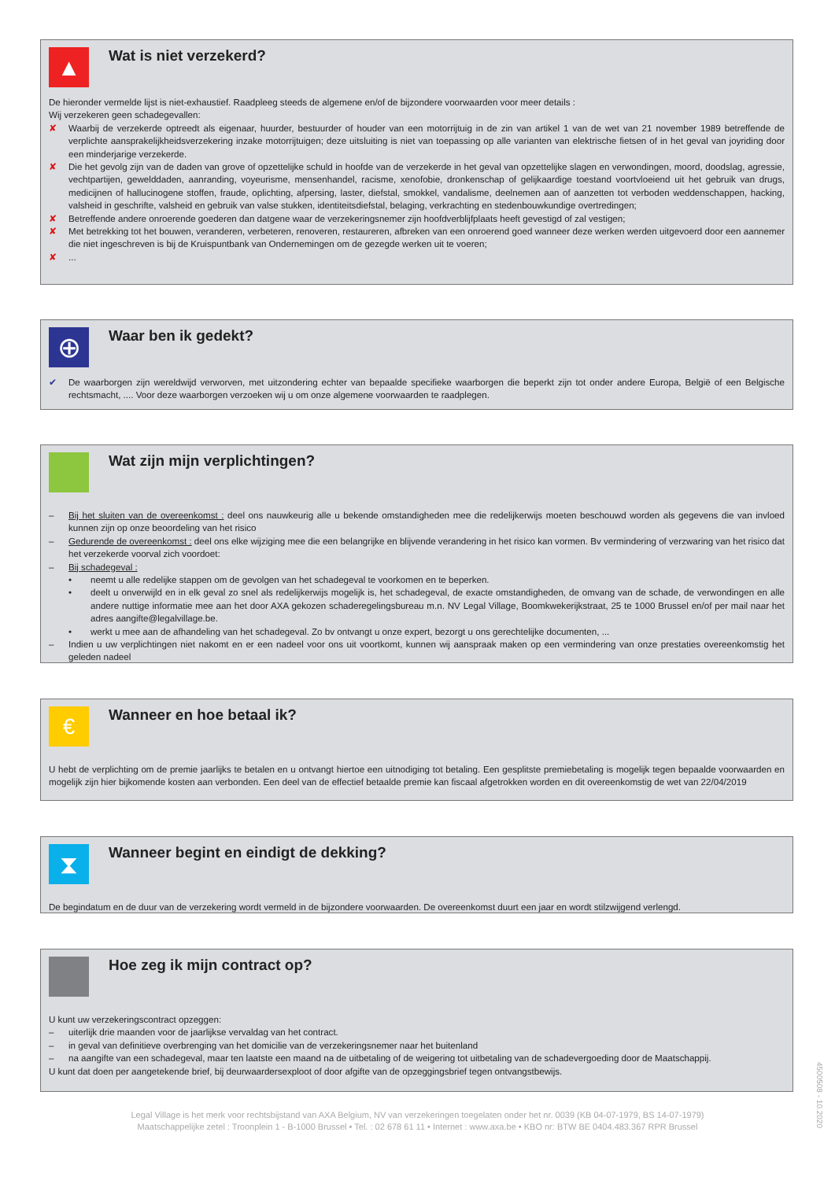▲
Wat is niet verzekerd?
De hieronder vermelde lijst is niet-exhaustief. Raadpleeg steeds de algemene en/of de bijzondere voorwaarden voor meer details :
Wij verzekeren geen schadegevallen:
✘ Waarbij de verzekerde optreedt als eigenaar, huurder, bestuurder of houder van een motorrijtuig in de zin van artikel 1 van de wet van 21 november 1989 betreffende de verplichte aansprakelijkheidsverzekering inzake motorrijtuigen; deze uitsluiting is niet van toepassing op alle varianten van elektrische fietsen of in het geval van joyriding door een minderjarige verzekerde.
✘ Die het gevolg zijn van de daden van grove of opzettelijke schuld in hoofde van de verzekerde in het geval van opzettelijke slagen en verwondingen, moord, doodslag, agressie, vechtpartijen, gewelddaden, aanranding, voyeurisme, mensenhandel, racisme, xenofobie, dronkenschap of gelijkaardige toestand voortvloeiend uit het gebruik van drugs, medicijnen of hallucinogene stoffen, fraude, oplichting, afpersing, laster, diefstal, smokkel, vandalisme, deelnemen aan of aanzetten tot verboden weddenschappen, hacking, valsheid in geschrifte, valsheid en gebruik van valse stukken, identiteitsdiefstal, belaging, verkrachting en stedenbouwkundige overtredingen;
✘ Betreffende andere onroerende goederen dan datgene waar de verzekeringsnemer zijn hoofdverblijfplaats heeft gevestigd of zal vestigen;
✘ Met betrekking tot het bouwen, veranderen, verbeteren, renoveren, restaureren, afbreken van een onroerend goed wanneer deze werken werden uitgevoerd door een aannemer die niet ingeschreven is bij de Kruispuntbank van Ondernemingen om de gezegde werken uit te voeren;
✘...
⊕
Waar ben ik gedekt?
✔ De waarborgen zijn wereldwijd verworven, met uitzondering echter van bepaalde specifieke waarborgen die beperkt zijn tot onder andere Europa, België of een Belgische rechtsmacht, .... Voor deze waarborgen verzoeken wij u om onze algemene voorwaarden te raadplegen.
Wat zijn mijn verplichtingen?
– Bij het sluiten van de overeenkomst : deel ons nauwkeurig alle u bekende omstandigheden mee die redelijkerwijs moeten beschouwd worden als gegevens die van invloed kunnen zijn op onze beoordeling van het risico
– Gedurende de overeenkomst : deel ons elke wijziging mee die een belangrijke en blijvende verandering in het risico kan vormen. Bv vermindering of verzwaring van het risico dat het verzekerde voorval zich voordoet:
– Bij schadegeval :
• neemt u alle redelijke stappen om de gevolgen van het schadegeval te voorkomen en te beperken.
• deelt u onverwijld en in elk geval zo snel als redelijkerwijs mogelijk is, het schadegeval, de exacte omstandigheden, de omvang van de schade, de verwondingen en alle andere nuttige informatie mee aan het door AXA gekozen schaderegelingsbureau m.n. NV Legal Village, Boomkwekerijkstraat, 25 te 1000 Brussel en/of per mail naar het adres aangifte@legalvillage.be.
• werkt u mee aan de afhandeling van het schadegeval. Zo bv ontvangt u onze expert, bezorgt u ons gerechtelijke documenten, ...
– Indien u uw verplichtingen niet nakomt en er een nadeel voor ons uit voortkomt, kunnen wij aanspraak maken op een vermindering van onze prestaties overeenkomstig het geleden nadeel
€
Wanneer en hoe betaal ik?
U hebt de verplichting om de premie jaarlijks te betalen en u ontvangt hiertoe een uitnodiging tot betaling. Een gesplitste premiebetaling is mogelijk tegen bepaalde voorwaarden en mogelijk zijn hier bijkomende kosten aan verbonden. Een deel van de effectief betaalde premie kan fiscaal afgetrokken worden en dit overeenkomstig de wet van 22/04/2019
⧗
Wanneer begint en eindigt de dekking?
De begindatum en de duur van de verzekering wordt vermeld in de bijzondere voorwaarden. De overeenkomst duurt een jaar en wordt stilzwijgend verlengd.
Hoe zeg ik mijn contract op?
U kunt uw verzekeringscontract opzeggen:
– uiterlijk drie maanden voor de jaarlijkse vervaldag van het contract.
– in geval van definitieve overbrenging van het domicilie van de verzekeringsnemer naar het buitenland
– na aangifte van een schadegeval, maar ten laatste een maand na de uitbetaling of de weigering tot uitbetaling van de schadevergoeding door de Maatschappij.
U kunt dat doen per aangetekende brief, bij deurwaardersexploot of door afgifte van de opzeggingsbrief tegen ontvangstbewijs.
Legal Village is het merk voor rechtsbijstand van AXA Belgium, NV van verzekeringen toegelaten onder het nr. 0039 (KB 04-07-1979, BS 14-07-1979)
Maatschappelijke zetel : Troonplein 1 - B-1000 Brussel • Tel. : 02 678 61 11 • Internet : www.axa.be • KBO nr: BTW BE 0404.483.367 RPR Brussel
4500508 - 10.2020